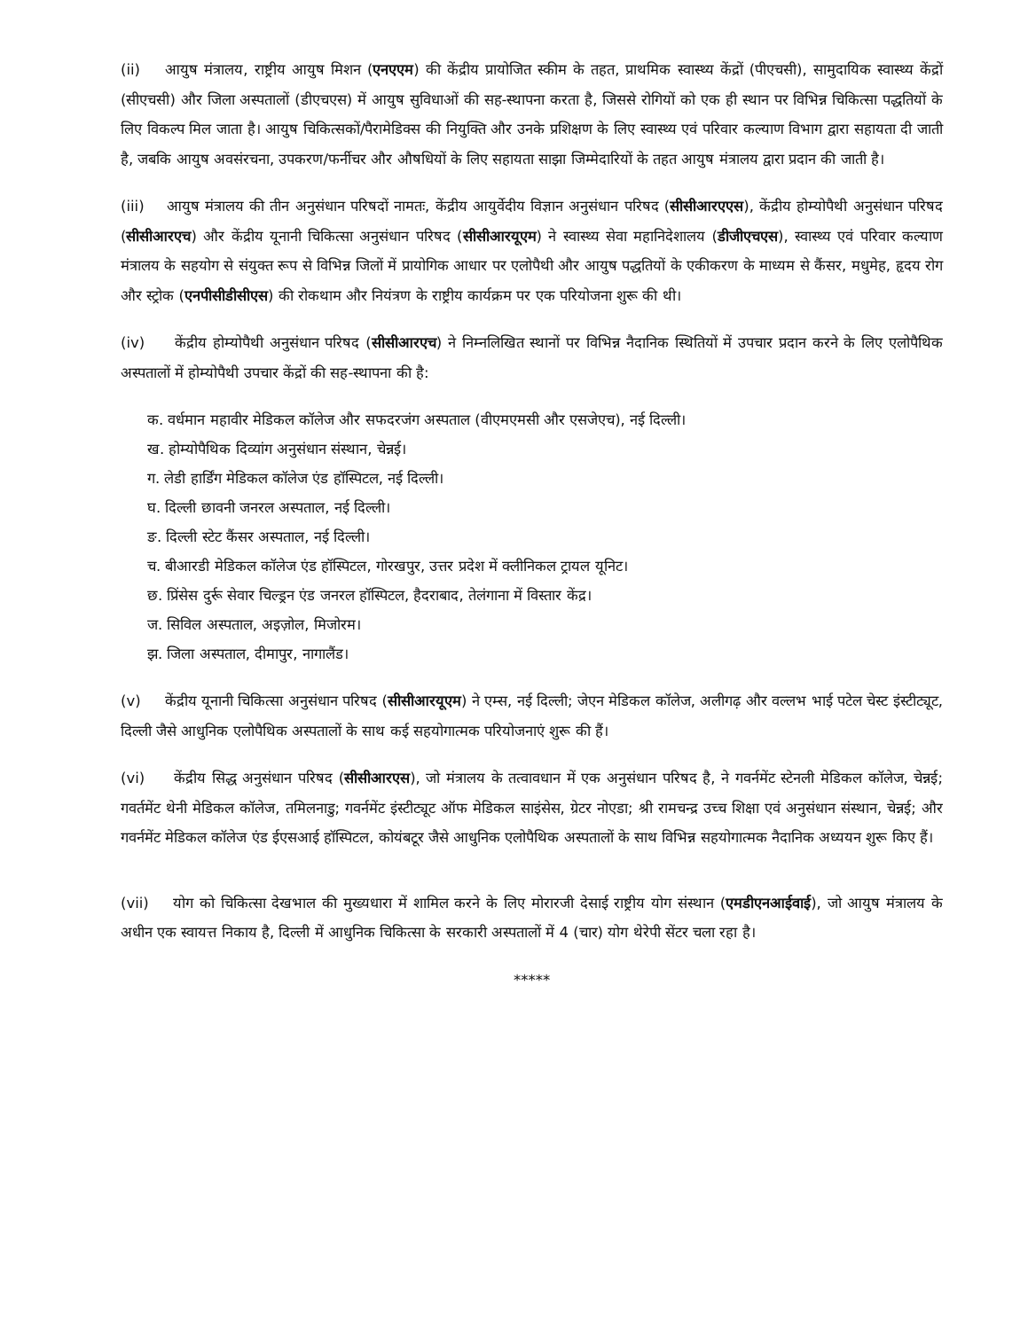(ii) आयुष मंत्रालय, राष्ट्रीय आयुष मिशन (एनएएम) की केंद्रीय प्रायोजित स्कीम के तहत, प्राथमिक स्वास्थ्य केंद्रों (पीएचसी), सामुदायिक स्वास्थ्य केंद्रों (सीएचसी) और जिला अस्पतालों (डीएचएस) में आयुष सुविधाओं की सह-स्थापना करता है, जिससे रोगियों को एक ही स्थान पर विभिन्न चिकित्सा पद्धतियों के लिए विकल्प मिल जाता है। आयुष चिकित्सकों/पैरामेडिक्स की नियुक्ति और उनके प्रशिक्षण के लिए स्वास्थ्य एवं परिवार कल्याण विभाग द्वारा सहायता दी जाती है, जबकि आयुष अवसंरचना, उपकरण/फर्नीचर और औषधियों के लिए सहायता साझा जिम्मेदारियों के तहत आयुष मंत्रालय द्वारा प्रदान की जाती है।
(iii) आयुष मंत्रालय की तीन अनुसंधान परिषदों नामतः, केंद्रीय आयुर्वेदीय विज्ञान अनुसंधान परिषद (सीसीआरएएस), केंद्रीय होम्योपैथी अनुसंधान परिषद (सीसीआरएच) और केंद्रीय यूनानी चिकित्सा अनुसंधान परिषद (सीसीआरयूएम) ने स्वास्थ्य सेवा महानिदेशालय (डीजीएचएस), स्वास्थ्य एवं परिवार कल्याण मंत्रालय के सहयोग से संयुक्त रूप से विभिन्न जिलों में प्रायोगिक आधार पर एलोपैथी और आयुष पद्धतियों के एकीकरण के माध्यम से कैंसर, मधुमेह, हृदय रोग और स्ट्रोक (एनपीसीडीसीएस) की रोकथाम और नियंत्रण के राष्ट्रीय कार्यक्रम पर एक परियोजना शुरू की थी।
(iv) केंद्रीय होम्योपैथी अनुसंधान परिषद (सीसीआरएच) ने निम्नलिखित स्थानों पर विभिन्न नैदानिक स्थितियों में उपचार प्रदान करने के लिए एलोपैथिक अस्पतालों में होम्योपैथी उपचार केंद्रों की सह-स्थापना की है:
क. वर्धमान महावीर मेडिकल कॉलेज और सफदरजंग अस्पताल (वीएमएमसी और एसजेएच), नई दिल्ली।
ख. होम्योपैथिक दिव्यांग अनुसंधान संस्थान, चेन्नई।
ग. लेडी हार्डिंग मेडिकल कॉलेज एंड हॉस्पिटल, नई दिल्ली।
घ. दिल्ली छावनी जनरल अस्पताल, नई दिल्ली।
ङ. दिल्ली स्टेट कैंसर अस्पताल, नई दिल्ली।
च. बीआरडी मेडिकल कॉलेज एंड हॉस्पिटल, गोरखपुर, उत्तर प्रदेश में क्लीनिकल ट्रायल यूनिट।
छ. प्रिंसेस दुर्रू सेवार चिल्ड्रन एंड जनरल हॉस्पिटल, हैदराबाद, तेलंगाना में विस्तार केंद्र।
ज. सिविल अस्पताल, अइज़ोल, मिजोरम।
झ. जिला अस्पताल, दीमापुर, नागालैंड।
(v) केंद्रीय यूनानी चिकित्सा अनुसंधान परिषद (सीसीआरयूएम) ने एम्स, नई दिल्ली; जेएन मेडिकल कॉलेज, अलीगढ़ और वल्लभ भाई पटेल चेस्ट इंस्टीट्यूट, दिल्ली जैसे आधुनिक एलोपैथिक अस्पतालों के साथ कई सहयोगात्मक परियोजनाएं शुरू की हैं।
(vi) केंद्रीय सिद्ध अनुसंधान परिषद (सीसीआरएस), जो मंत्रालय के तत्वावधान में एक अनुसंधान परिषद है, ने गवर्नमेंट स्टेनली मेडिकल कॉलेज, चेन्नई; गवर्तमेंट थेनी मेडिकल कॉलेज, तमिलनाडु; गवर्नमेंट इंस्टीट्यूट ऑफ मेडिकल साइंसेस, ग्रेटर नोएडा; श्री रामचन्द्र उच्च शिक्षा एवं अनुसंधान संस्थान, चेन्नई; और गवर्नमेंट मेडिकल कॉलेज एंड ईएसआई हॉस्पिटल, कोयंबटूर जैसे आधुनिक एलोपैथिक अस्पतालों के साथ विभिन्न सहयोगात्मक नैदानिक अध्ययन शुरू किए हैं।
(vii) योग को चिकित्सा देखभाल की मुख्यधारा में शामिल करने के लिए मोरारजी देसाई राष्ट्रीय योग संस्थान (एमडीएनआईवाई), जो आयुष मंत्रालय के अधीन एक स्वायत्त निकाय है, दिल्ली में आधुनिक चिकित्सा के सरकारी अस्पतालों में 4 (चार) योग थेरेपी सेंटर चला रहा है।
*****